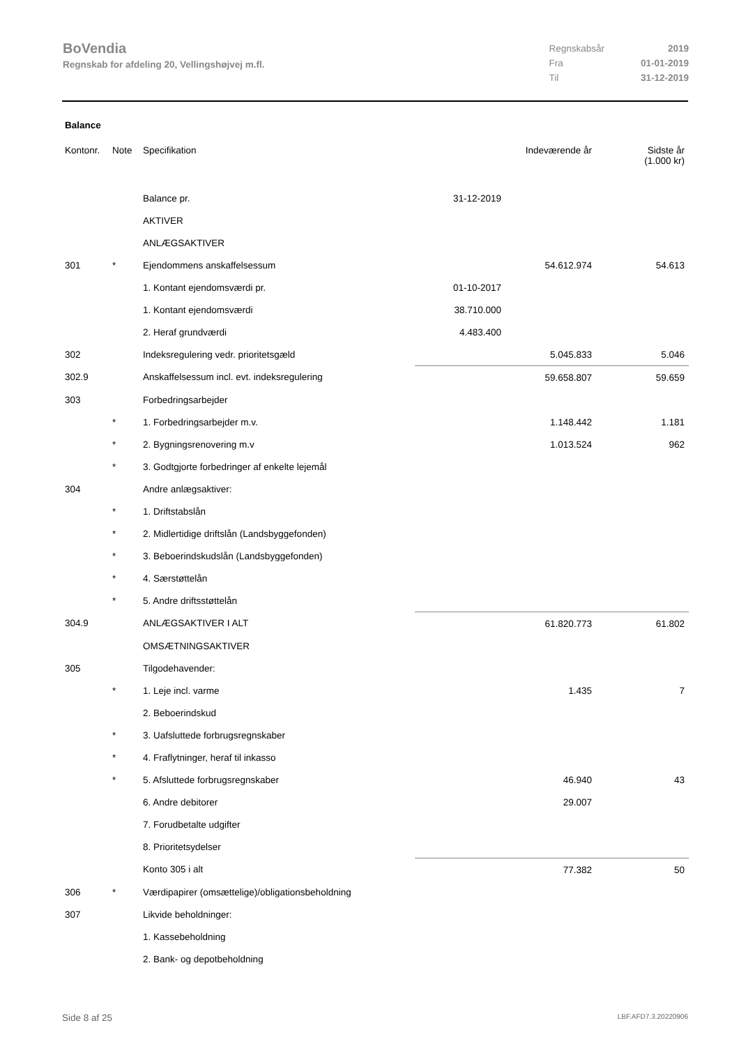BoVendia
Regnskab for afdeling 20, Vellingshøjvej m.fl.
| Regnskabsår | 2019 |
| Fra | 01-01-2019 |
| Til | 31-12-2019 |
Balance
| Kontonr. | Note | Specifikation | | Indeværende år | Sidste år (1.000 kr) |
| --- | --- | --- | --- | --- | --- |
| | | Balance pr. | 31-12-2019 | | |
| | | AKTIVER | | | |
| | | ANLÆGSAKTIVER | | | |
| 301 | * | Ejendommens anskaffelsessum | | 54.612.974 | 54.613 |
| | | 1. Kontant ejendomsværdi pr. | 01-10-2017 | | |
| | | 1. Kontant ejendomsværdi | 38.710.000 | | |
| | | 2. Heraf grundværdi | 4.483.400 | | |
| 302 | | Indeksregulering vedr. prioritetsgæld | | 5.045.833 | 5.046 |
| 302.9 | | Anskaffelsessum incl. evt. indeksregulering | | 59.658.807 | 59.659 |
| 303 | | Forbedringsarbejder | | | |
| | * | 1. Forbedringsarbejder m.v. | | 1.148.442 | 1.181 |
| | * | 2. Bygningsrenovering m.v | | 1.013.524 | 962 |
| | * | 3. Godtgjorte forbedringer af enkelte lejemål | | | |
| 304 | | Andre anlægsaktiver: | | | |
| | * | 1. Driftstabslån | | | |
| | * | 2. Midlertidige driftslån (Landsbyggefonden) | | | |
| | * | 3. Beboerindskudslån (Landsbyggefonden) | | | |
| | * | 4. Særstøttelån | | | |
| | * | 5. Andre driftsstøttelån | | | |
| 304.9 | | ANLÆGSAKTIVER I ALT | | 61.820.773 | 61.802 |
| | | OMSÆTNINGSAKTIVER | | | |
| 305 | | Tilgodehavender: | | | |
| | * | 1. Leje incl. varme | | 1.435 | 7 |
| | | 2. Beboerindskud | | | |
| | * | 3. Uafsluttede forbrugsregnskaber | | | |
| | * | 4. Fraflytninger, heraf til inkasso | | | |
| | * | 5. Afsluttede forbrugsregnskaber | | 46.940 | 43 |
| | | 6. Andre debitorer | | 29.007 | |
| | | 7. Forudbetalte udgifter | | | |
| | | 8. Prioritetsydelser | | | |
| | | Konto 305 i alt | | 77.382 | 50 |
| 306 | * | Værdipapirer (omsættelige)/obligationsbeholdning | | | |
| 307 | | Likvide beholdninger: | | | |
| | | 1. Kassebeholdning | | | |
| | | 2. Bank- og depotbeholdning | | | |
Side 8 af 25 LBF.AFD7.3.20220906